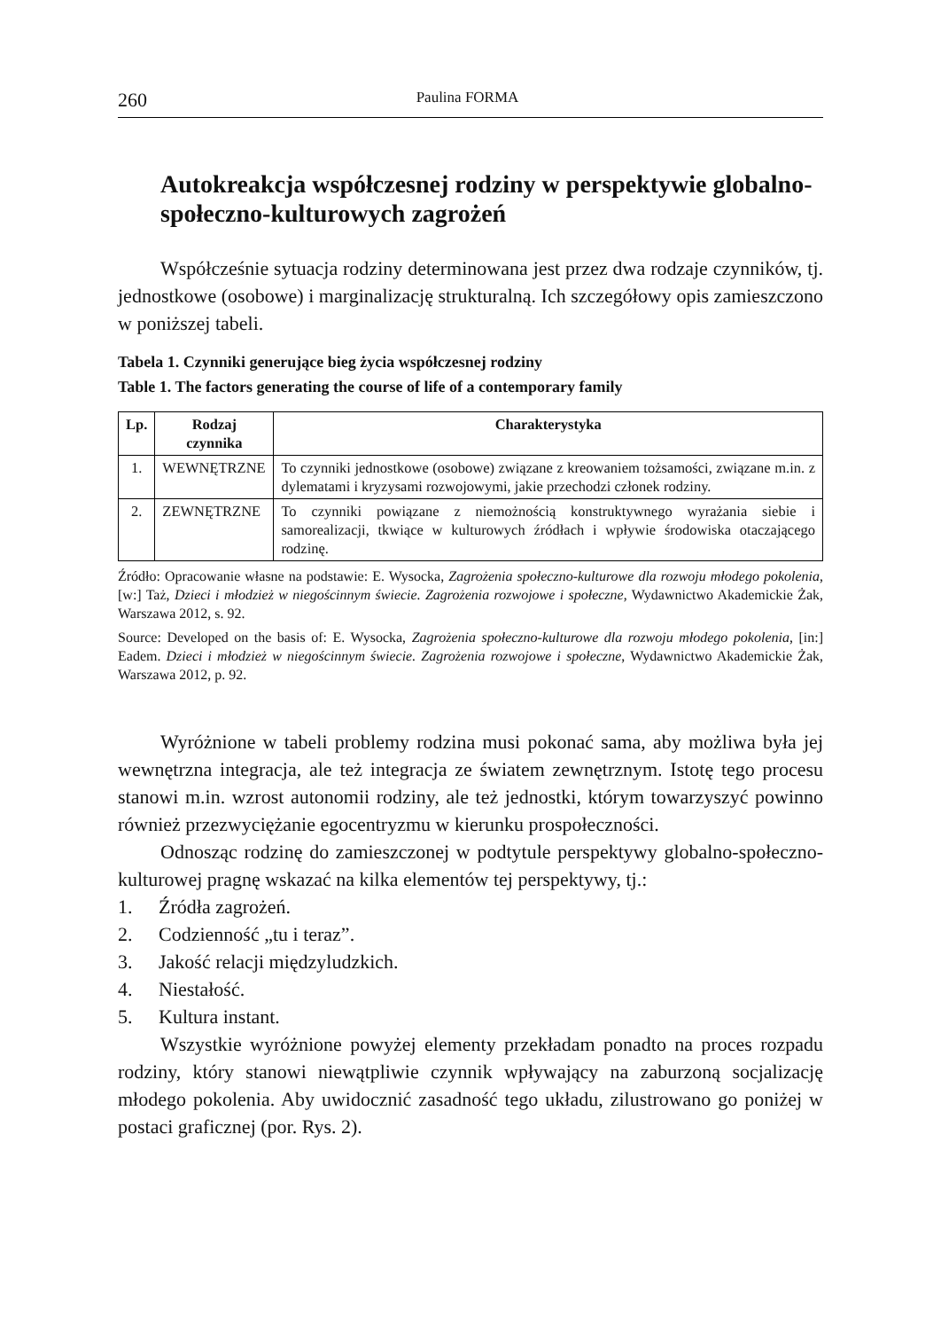260 Paulina FORMA
Autokreakcja współczesnej rodziny w perspektywie globalno-społeczno-kulturowych zagrożeń
Współcześnie sytuacja rodziny determinowana jest przez dwa rodzaje czynników, tj. jednostkowe (osobowe) i marginalizację strukturalną. Ich szczegółowy opis zamieszczono w poniższej tabeli.
Tabela 1. Czynniki generujące bieg życia współczesnej rodziny
Table 1. The factors generating the course of life of a contemporary family
| Lp. | Rodzaj czynnika | Charakterystyka |
| --- | --- | --- |
| 1. | WEWNĘTRZNE | To czynniki jednostkowe (osobowe) związane z kreowaniem tożsamości, związane m.in. z dylematami i kryzysami rozwojowymi, jakie przechodzi członek rodziny. |
| 2. | ZEWNĘTRZNE | To czynniki powiązane z niemożnością konstruktywnego wyrażania siebie i samorealizacji, tkwiące w kulturowych źródłach i wpływie środowiska otaczającego rodzinę. |
Źródło: Opracowanie własne na podstawie: E. Wysocka, Zagrożenia społeczno-kulturowe dla rozwoju młodego pokolenia, [w:] Taż, Dzieci i młodzież w niegościnnym świecie. Zagrożenia rozwojowe i społeczne, Wydawnictwo Akademickie Żak, Warszawa 2012, s. 92.
Source: Developed on the basis of: E. Wysocka, Zagrożenia społeczno-kulturowe dla rozwoju młodego pokolenia, [in:] Eadem. Dzieci i młodzież w niegościnnym świecie. Zagrożenia rozwojowe i społeczne, Wydawnictwo Akademickie Żak, Warszawa 2012, p. 92.
Wyróżnione w tabeli problemy rodzina musi pokonać sama, aby możliwa była jej wewnętrzna integracja, ale też integracja ze światem zewnętrznym. Istotę tego procesu stanowi m.in. wzrost autonomii rodziny, ale też jednostki, którym towarzyszyć powinno również przezwyciężanie egocentryzmu w kierunku prospołeczności.
Odnosząc rodzinę do zamieszczonej w podtytule perspektywy globalno-społeczno-kulturowej pragnę wskazać na kilka elementów tej perspektywy, tj.:
1. Źródła zagrożeń.
2. Codzienność „tu i teraz”.
3. Jakość relacji międzyludzkich.
4. Niestałość.
5. Kultura instant.
Wszystkie wyróżnione powyżej elementy przekładam ponadto na proces rozpadu rodziny, który stanowi niewątpliwie czynnik wpływający na zaburzoną socjalizację młodego pokolenia. Aby uwidocznić zasadność tego układu, zilustrowano go poniżej w postaci graficznej (por. Rys. 2).